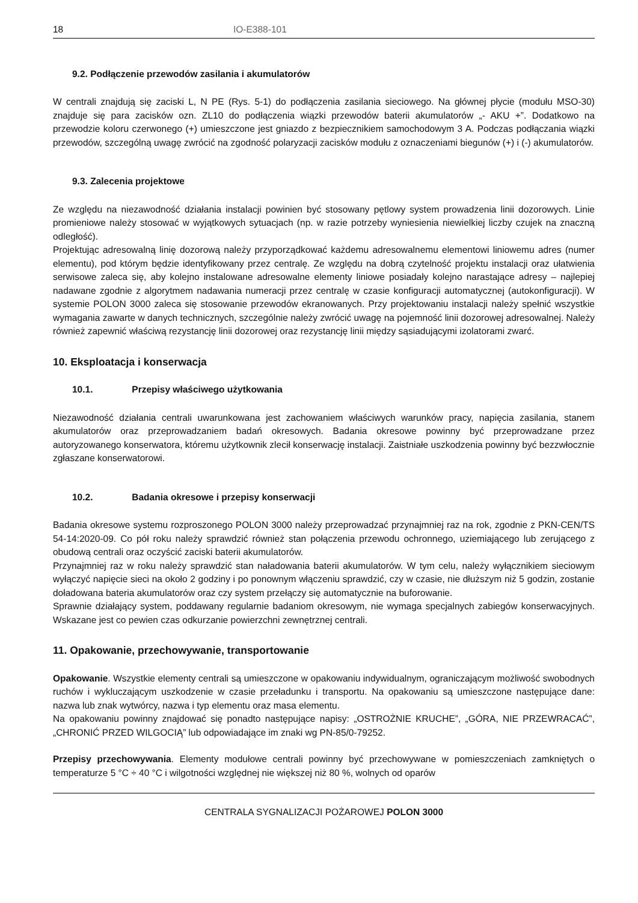18 IO-E388-101
9.2. Podłączenie przewodów zasilania i akumulatorów
W centrali znajdują się zaciski L, N PE (Rys. 5-1) do podłączenia zasilania sieciowego. Na głównej płycie (modułu MSO-30) znajduje się para zacisków ozn. ZL10 do podłączenia wiązki przewodów baterii akumulatorów „- AKU +”. Dodatkowo na przewodzie koloru czerwonego (+) umieszczone jest gniazdo z bezpiecznikiem samochodowym 3 A. Podczas podłączania wiązki przewodów, szczególną uwagę zwrócić na zgodność polaryzacji zacisków modułu z oznaczeniami biegunów (+) i (-) akumulatorów.
9.3. Zalecenia projektowe
Ze względu na niezawodność działania instalacji powinien być stosowany pętlowy system prowadzenia linii dozorowych. Linie promieniowe należy stosować w wyjątkowych sytuacjach (np. w razie potrzeby wyniesienia niewielkiej liczby czujek na znaczną odległość).
Projektując adresowalną linię dozorową należy przyporządkować każdemu adresowalnemu elementowi liniowemu adres (numer elementu), pod którym będzie identyfikowany przez centralę. Ze względu na dobrą czytelność projektu instalacji oraz ułatwienia serwisowe zaleca się, aby kolejno instalowane adresowalne elementy liniowe posiadały kolejno narastające adresy – najlepiej nadawane zgodnie z algorytmem nadawania numeracji przez centralę w czasie konfiguracji automatycznej (autokonfiguracji). W systemie POLON 3000 zaleca się stosowanie przewodów ekranowanych. Przy projektowaniu instalacji należy spełnić wszystkie wymagania zawarte w danych technicznych, szczególnie należy zwrócić uwagę na pojemność linii dozorowej adresowalnej. Należy również zapewnić właściwą rezystancję linii dozorowej oraz rezystancję linii między sąsiadującymi izolatorami zwarć.
10. Eksploatacja i konserwacja
10.1. Przepisy właściwego użytkowania
Niezawodność działania centrali uwarunkowana jest zachowaniem właściwych warunków pracy, napięcia zasilania, stanem akumulatorów oraz przeprowadzaniem badań okresowych. Badania okresowe powinny być przeprowadzane przez autoryzowanego konserwatora, któremu użytkownik zlecił konserwację instalacji. Zaistniałe uszkodzenia powinny być bezzwłocznie zgłaszane konserwatorowi.
10.2. Badania okresowe i przepisy konserwacji
Badania okresowe systemu rozproszonego POLON 3000 należy przeprowadzać przynajmniej raz na rok, zgodnie z PKN-CEN/TS 54-14:2020-09. Co pół roku należy sprawdzić również stan połączenia przewodu ochronnego, uziemiającego lub zerującego z obudową centrali oraz oczyścić zaciski baterii akumulatorów.
Przynajmniej raz w roku należy sprawdzić stan naładowania baterii akumulatorów. W tym celu, należy wyłącznikiem sieciowym wyłączyć napięcie sieci na około 2 godziny i po ponownym włączeniu sprawdzić, czy w czasie, nie dłuższym niż 5 godzin, zostanie doładowana bateria akumulatorów oraz czy system przełączy się automatycznie na buforowanie.
Sprawnie działający system, poddawany regularnie badaniom okresowym, nie wymaga specjalnych zabiegów konserwacyjnych. Wskazane jest co pewien czas odkurzanie powierzchni zewnętrznej centrali.
11. Opakowanie, przechowywanie, transportowanie
Opakowanie. Wszystkie elementy centrali są umieszczone w opakowaniu indywidualnym, ograniczającym możliwość swobodnych ruchów i wykluczającym uszkodzenie w czasie przeładunku i transportu. Na opakowaniu są umieszczone następujące dane: nazwa lub znak wytwórcy, nazwa i typ elementu oraz masa elementu.
Na opakowaniu powinny znajdować się ponadto następujące napisy: „OSTROŻNIE KRUCHE”, „GÓRA, NIE PRZEWRACAĆ”, „CHRONIĆ PRZED WILGOCIĄ” lub odpowiadające im znaki wg PN-85/0-79252.
Przepisy przechowywania. Elementy modułowe centrali powinny być przechowywane w pomieszczeniach zamkniętych o temperaturze 5 °C ÷ 40 °C i wilgotności względnej nie większej niż 80 %, wolnych od oparów
CENTRALA SYGNALIZACJI POŻAROWEJ POLON 3000